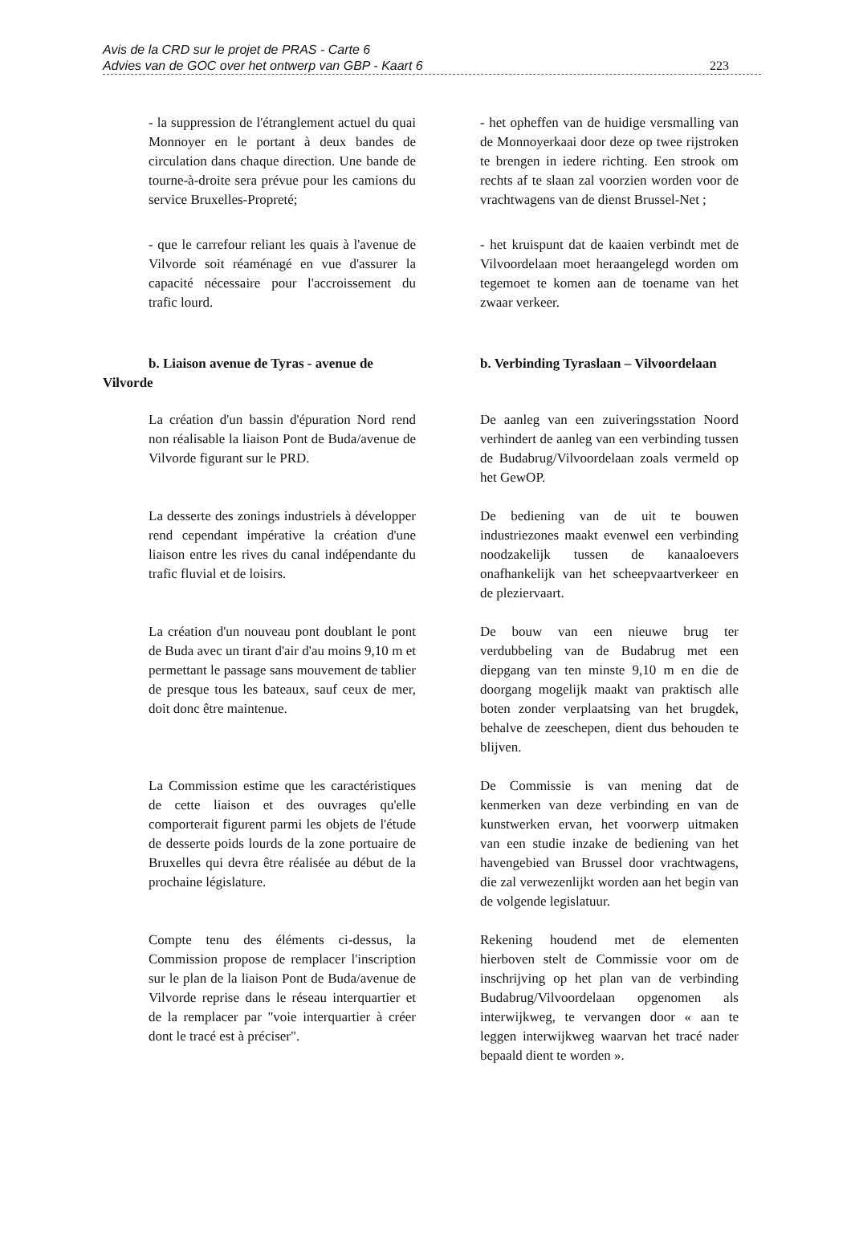Avis de la CRD sur le projet de PRAS - Carte 6
Advies van de GOC over het ontwerp van GBP - Kaart 6 223
- la suppression de l'étranglement actuel du quai Monnoyer en le portant à deux bandes de circulation dans chaque direction. Une bande de tourne-à-droite sera prévue pour les camions du service Bruxelles-Propreté;
- het opheffen van de huidige versmalling van de Monnoyerkaai door deze op twee rijstroken te brengen in iedere richting. Een strook om rechts af te slaan zal voorzien worden voor de vrachtwagens van de dienst Brussel-Net ;
- que le carrefour reliant les quais à l'avenue de Vilvorde soit réaménagé en vue d'assurer la capacité nécessaire pour l'accroissement du trafic lourd.
- het kruispunt dat de kaaien verbindt met de Vilvoordelaan moet heraangelegd worden om tegemoet te komen aan de toename van het zwaar verkeer.
b. Liaison avenue de Tyras - avenue de Vilvorde
b. Verbinding Tyraslaan – Vilvoordelaan
La création d'un bassin d'épuration Nord rend non réalisable la liaison Pont de Buda/avenue de Vilvorde figurant sur le PRD.
De aanleg van een zuiveringsstation Noord verhindert de aanleg van een verbinding tussen de Budabrug/Vilvoordelaan zoals vermeld op het GewOP.
La desserte des zonings industriels à développer rend cependant impérative la création d'une liaison entre les rives du canal indépendante du trafic fluvial et de loisirs.
De bediening van de uit te bouwen industriezones maakt evenwel een verbinding noodzakelijk tussen de kanaaloevers onafhankelijk van het scheepvaartverkeer en de pleziervaart.
La création d'un nouveau pont doublant le pont de Buda avec un tirant d'air d'au moins 9,10 m et permettant le passage sans mouvement de tablier de presque tous les bateaux, sauf ceux de mer, doit donc être maintenue.
De bouw van een nieuwe brug ter verdubbeling van de Budabrug met een diepgang van ten minste 9,10 m en die de doorgang mogelijk maakt van praktisch alle boten zonder verplaatsing van het brugdek, behalve de zeeschepen, dient dus behouden te blijven.
La Commission estime que les caractéristiques de cette liaison et des ouvrages qu'elle comporterait figurent parmi les objets de l'étude de desserte poids lourds de la zone portuaire de Bruxelles qui devra être réalisée au début de la prochaine législature.
De Commissie is van mening dat de kenmerken van deze verbinding en van de kunstwerken ervan, het voorwerp uitmaken van een studie inzake de bediening van het havengebied van Brussel door vrachtwagens, die zal verwezenlijkt worden aan het begin van de volgende legislatuur.
Compte tenu des éléments ci-dessus, la Commission propose de remplacer l'inscription sur le plan de la liaison Pont de Buda/avenue de Vilvorde reprise dans le réseau interquartier et de la remplacer par "voie interquartier à créer dont le tracé est à préciser".
Rekening houdend met de elementen hierboven stelt de Commissie voor om de inschrijving op het plan van de verbinding Budabrug/Vilvoordelaan opgenomen als interwijkweg, te vervangen door « aan te leggen interwijkweg waarvan het tracé nader bepaald dient te worden ».